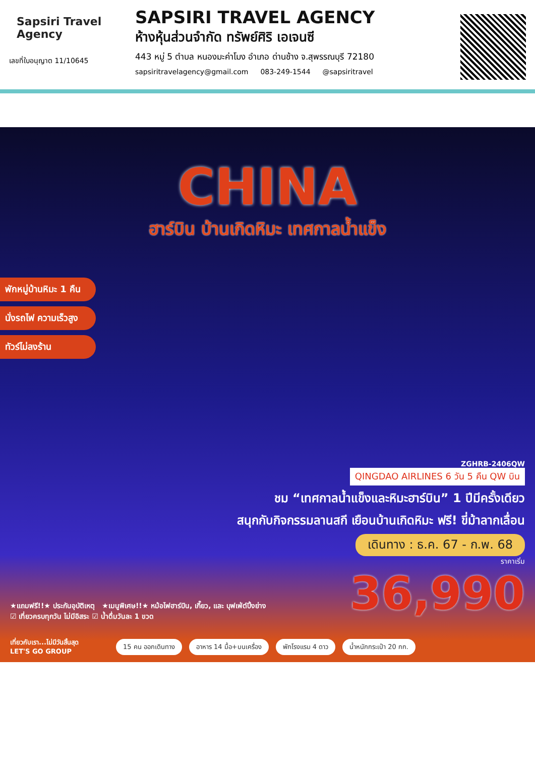Sapsiri Travel Agency
เลขที่ใบอนุญาต 11/10645
SAPSIRI TRAVEL AGENCY
ห้างหุ้นส่วนจำกัด ทรัพย์ศิริ เอเจนซี
443 หมู่ 5 ตำบล หนองมะค่าโมง อำเภอ ด่านช้าง จ.สุพรรณบุรี 72180
sapsiritravelagency@gmail.com 083-249-1544 @sapsiritravel
CHINA
ฮาร์บิน บ้านเกิดหิมะ เทศกาลน้ำแข็ง
พักหมู่บ้านหิมะ 1 คืน
นั่งรถไฟ ความเร็วสูง
ทัวร์ไม่ลงร้าน
ZGHRB-2406QW
QINGDAO AIRLINES 6 วัน 5 คืน QW บิน
ชม “เทศกาลน้ำแข็งและหิมะฮาร์บิน” 1 ปีมีครั้งเดียว
สนุกกับกิจกรรมลานสกี เยือนบ้านเกิดหิมะ ฟรี! ขี่ม้าลากเลื่อน
เดินทาง : ธ.ค. 67 - ก.พ. 68
ราคาเริ่ม
36,990
★แถมฟรี!!★ ประกันอุบัติเหตุ ★เมนูพิเศษ!!★ หม้อไฟฮาร์บิน, เกี๊ยว, และ บุฟเฟ่ต์ปิ้งย่าง
☑ เที่ยวครบทุกวัน ไม่มีอิสระ ☑ น้ำดื่มวันละ 1 ขวด
เที่ยวกับเรา...ไม่มีวันสิ้นสุด
LET'S GO GROUP
15 คน ออกเดินทาง อาหาร 14 มื้อ+บนเครื่อง พักโรงแรม 4 ดาว น้ำหนักกระเป๋า 20 กก.